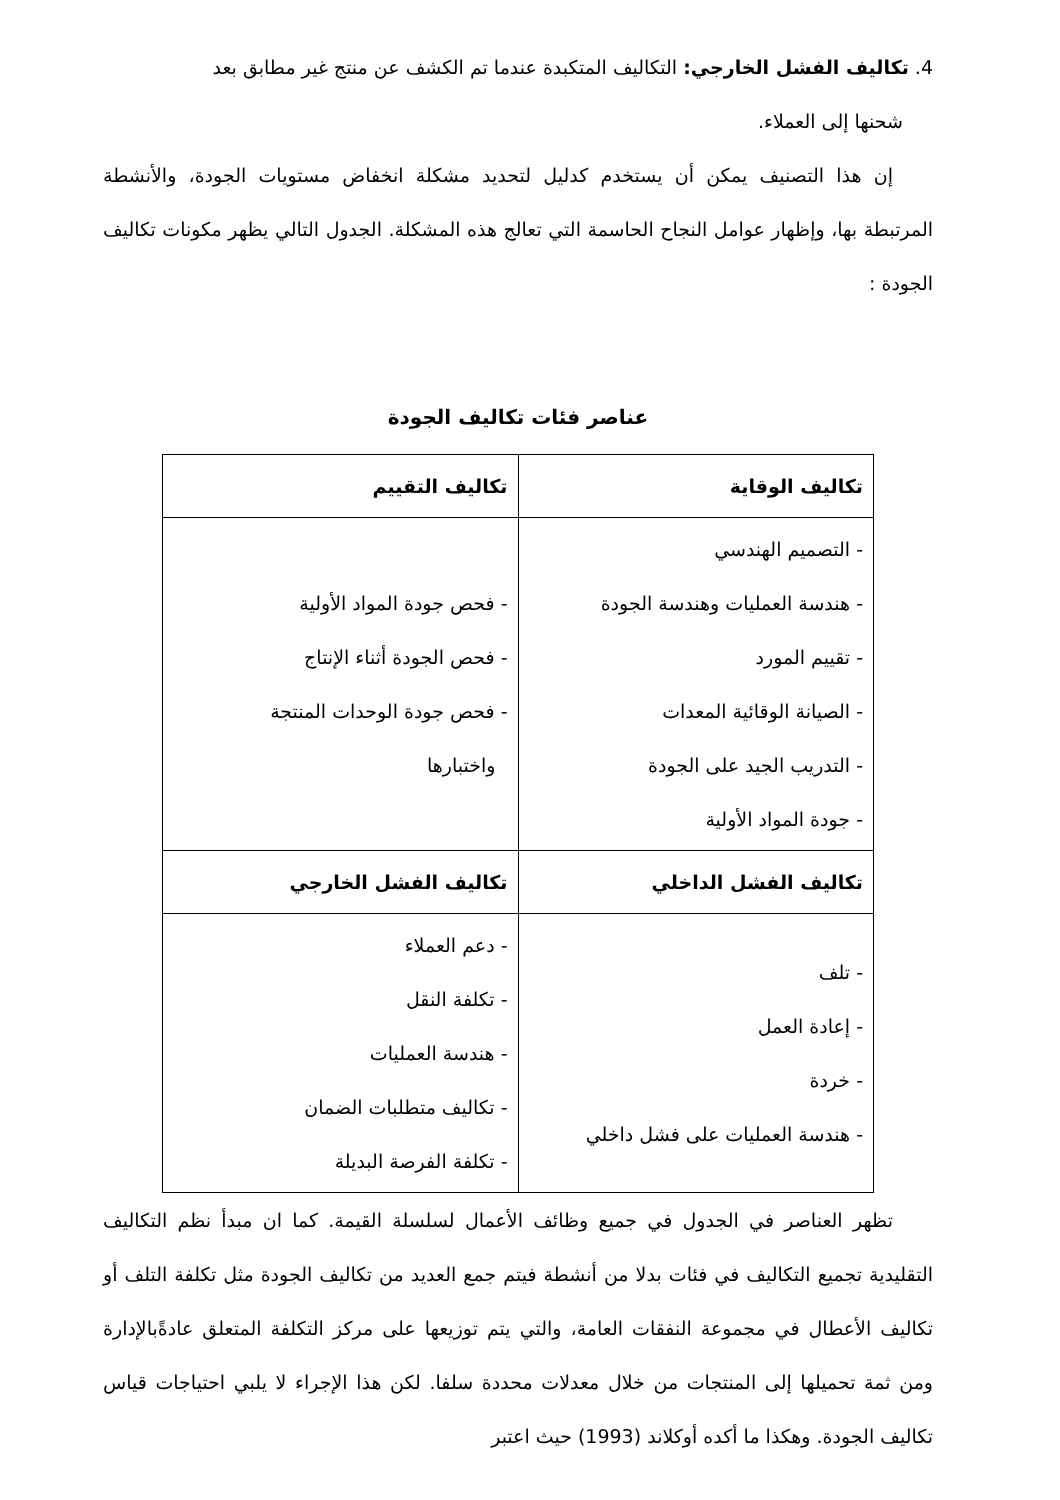4. تكاليف الفشل الخارجي: التكاليف المتكبدة عندما تم الكشف عن منتج غير مطابق بعد
شحنها إلى العملاء.
إن هذا التصنيف يمكن أن يستخدم كدليل لتحديد مشكلة انخفاض مستويات الجودة، والأنشطة المرتبطة بها، وإظهار عوامل النجاح الحاسمة التي تعالج هذه المشكلة. الجدول التالي يظهر مكونات تكاليف الجودة :
عناصر فئات تكاليف الجودة
| تكاليف الوقاية | تكاليف التقييم |
| --- | --- |
| - التصميم الهندسي - هندسة العمليات وهندسة الجودة - تقييم المورد - الصيانة الوقائية المعدات - التدريب الجيد على الجودة - جودة المواد الأولية | - فحص جودة المواد الأولية - فحص الجودة أثناء الإنتاج - فحص جودة الوحدات المنتجة واختبارها |
| تكاليف الفشل الداخلي | تكاليف الفشل الخارجي |
| - تلف - إعادة العمل - خردة - هندسة العمليات على فشل داخلي | - دعم العملاء - تكلفة النقل - هندسة العمليات - تكاليف متطلبات الضمان - تكلفة الفرصة البديلة |
تظهر العناصر في الجدول في جميع وظائف الأعمال لسلسلة القيمة. كما ان مبدأ نظم التكاليف التقليدية تجميع التكاليف في فئات بدلا من أنشطة فيتم جمع العديد من تكاليف الجودة مثل تكلفة التلف أو تكاليف الأعطال في مجموعة النفقات العامة، والتي يتم توزيعها على مركز التكلفة المتعلق عادةًبالإدارة ومن ثمة تحميلها إلى المنتجات من خلال معدلات محددة سلفا. لكن هذا الإجراء لا يلبي احتياجات قياس تكاليف الجودة. وهكذا ما أكده أوكلاند (1993) حيث اعتبر